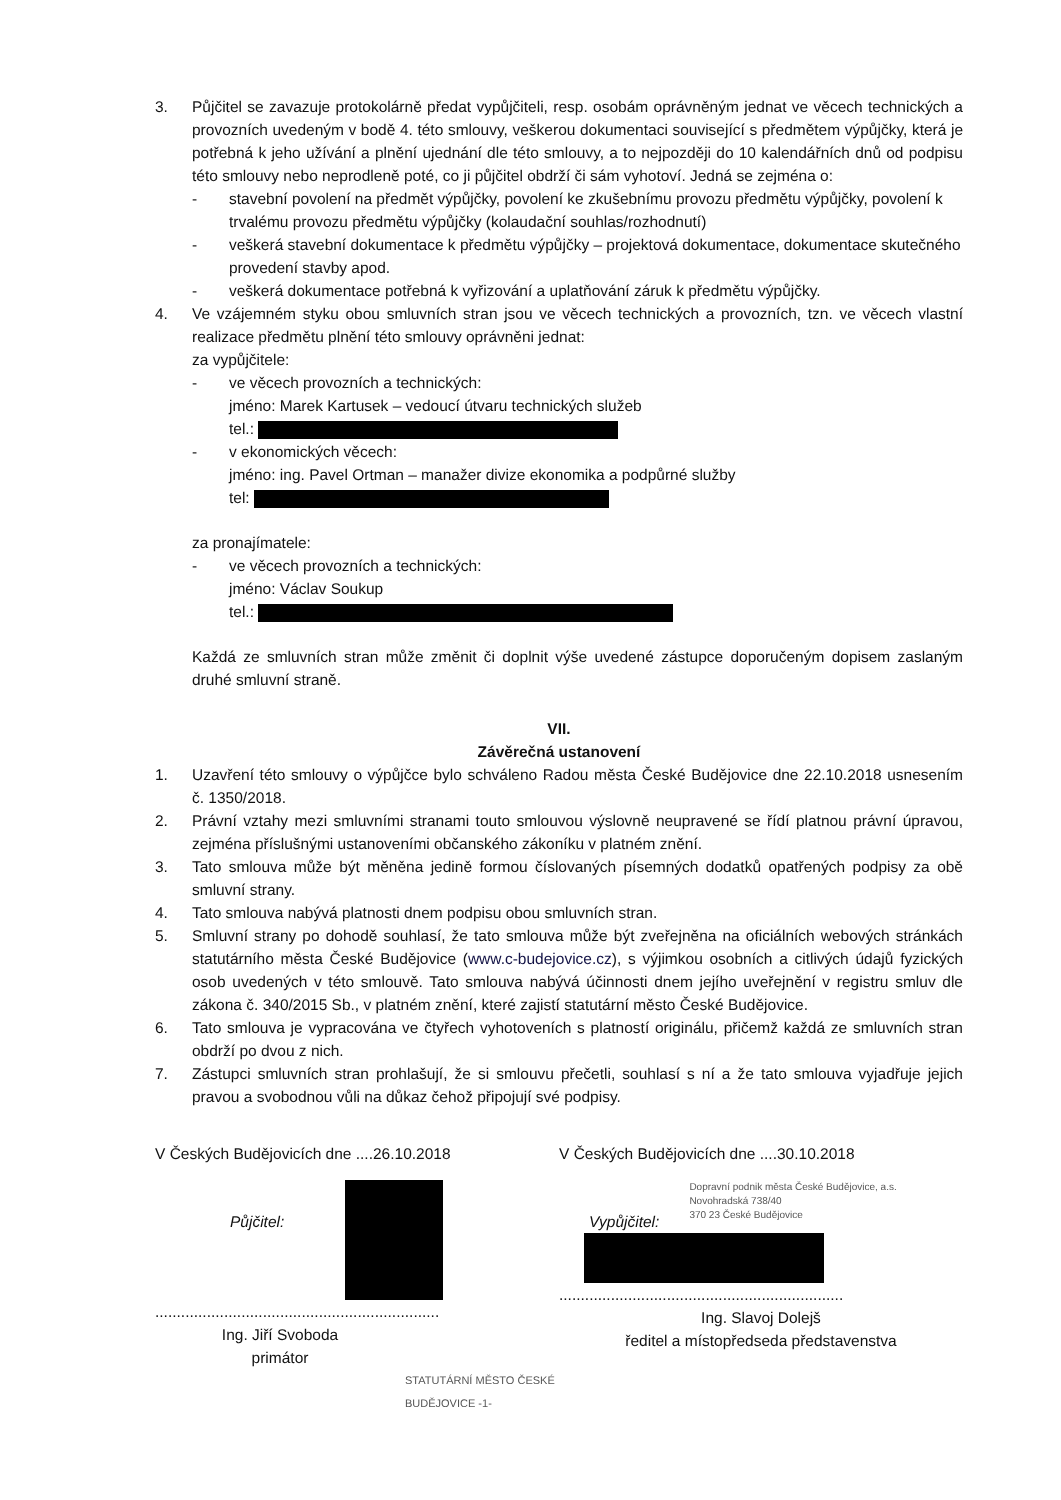3. Půjčitel se zavazuje protokolárně předat vypůjčiteli, resp. osobám oprávněným jednat ve věcech technických a provozních uvedeným v bodě 4. této smlouvy, veškerou dokumentaci související s předmětem výpůjčky, která je potřebná k jeho užívání a plnění ujednání dle této smlouvy, a to nejpozději do 10 kalendářních dnů od podpisu této smlouvy nebo neprodleně poté, co ji půjčitel obdrží či sám vyhotoví. Jedná se zejména o:
- stavební povolení na předmět výpůjčky, povolení ke zkušebnímu provozu předmětu výpůjčky, povolení k trvalému provozu předmětu výpůjčky (kolaudační souhlas/rozhodnutí)
- veškerá stavební dokumentace k předmětu výpůjčky – projektová dokumentace, dokumentace skutečného provedení stavby apod.
- veškerá dokumentace potřebná k vyřizování a uplatňování záruk k předmětu výpůjčky.
4. Ve vzájemném styku obou smluvních stran jsou ve věcech technických a provozních, tzn. ve věcech vlastní realizace předmětu plnění této smlouvy oprávněni jednat:
za vypůjčitele:
- ve věcech provozních a technických:
jméno: Marek Kartusek – vedoucí útvaru technických služeb
tel.:
- v ekonomických věcech:
jméno: ing. Pavel Ortman – manažer divize ekonomika a podpůrné služby
tel:
za pronajímatele:
- ve věcech provozních a technických:
jméno: Václav Soukup
tel.:
Každá ze smluvních stran může změnit či doplnit výše uvedené zástupce doporučeným dopisem zaslaným druhé smluvní straně.
VII.
Závěrečná ustanovení
1. Uzavření této smlouvy o výpůjčce bylo schváleno Radou města České Budějovice dne 22.10.2018 usnesením č. 1350/2018.
2. Právní vztahy mezi smluvními stranami touto smlouvou výslovně neupravené se řídí platnou právní úpravou, zejména příslušnými ustanoveními občanského zákoníku v platném znění.
3. Tato smlouva může být měněna jedině formou číslovaných písemných dodatků opatřených podpisy za obě smluvní strany.
4. Tato smlouva nabývá platnosti dnem podpisu obou smluvních stran.
5. Smluvní strany po dohodě souhlasí, že tato smlouva může být zveřejněna na oficiálních webových stránkách statutárního města České Budějovice (www.c-budejovice.cz), s výjimkou osobních a citlivých údajů fyzických osob uvedených v této smlouvě. Tato smlouva nabývá účinnosti dnem jejího uveřejnění v registru smluv dle zákona č. 340/2015 Sb., v platném znění, které zajistí statutární město České Budějovice.
6. Tato smlouva je vypracována ve čtyřech vyhotoveních s platností originálu, přičemž každá ze smluvních stran obdrží po dvou z nich.
7. Zástupci smluvních stran prohlašují, že si smlouvu přečetli, souhlasí s ní a že tato smlouva vyjadřuje jejich pravou a svobodnou vůli na důkaz čehož připojují své podpisy.
V Českých Budějovicích dne ....26.10.2018
Půjčitel:
..................................................................
Ing. Jiří Svoboda
primátor
STATUTÁRNÍ MĚSTO ČESKÉ BUDĚJOVICE -1-
V Českých Budějovicích dne ....30.10.2018
Vypůjčitel:
Dopravní podnik města České Budějovice, a.s.
Novohradská 738/40
370 23 České Budějovice
..................................................................
Ing. Slavoj Dolejš
ředitel a místopředseda představenstva